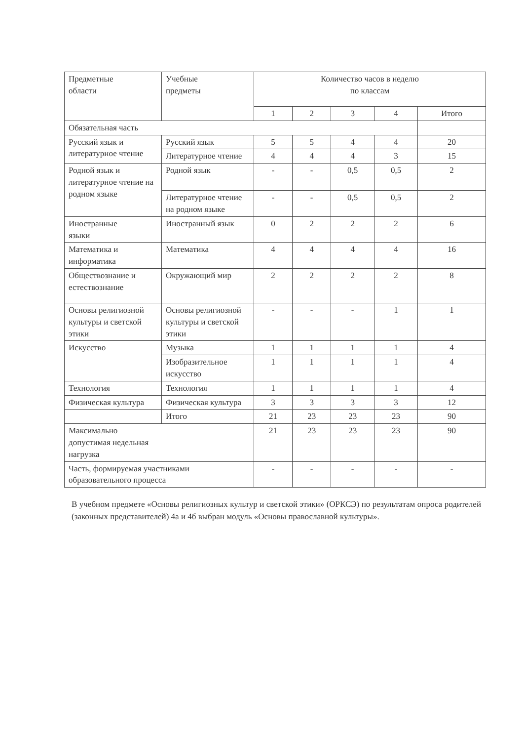| Предметные области | Учебные предметы | Количество часов в неделю по классам | | | | |
| --- | --- | --- | --- | --- | --- | --- |
| | | 1 | 2 | 3 | 4 | Итого |
| Обязательная часть | | | | | | |
| Русский язык и литературное чтение | Русский язык | 5 | 5 | 4 | 4 | 20 |
| | Литературное чтение | 4 | 4 | 4 | 3 | 15 |
| Родной язык и литературное чтение на родном языке | Родной язык | - | - | 0,5 | 0,5 | 2 |
| | Литературное чтение на родном языке | - | - | 0,5 | 0,5 | 2 |
| Иностранные языки | Иностранный язык | 0 | 2 | 2 | 2 | 6 |
| Математика и информатика | Математика | 4 | 4 | 4 | 4 | 16 |
| Обществознание и естествознание | Окружающий мир | 2 | 2 | 2 | 2 | 8 |
| Основы религиозной культуры и светской этики | Основы религиозной культуры и светской этики | - | - | - | 1 | 1 |
| Искусство | Музыка | 1 | 1 | 1 | 1 | 4 |
| | Изобразительное искусство | 1 | 1 | 1 | 1 | 4 |
| Технология | Технология | 1 | 1 | 1 | 1 | 4 |
| Физическая культура | Физическая культура | 3 | 3 | 3 | 3 | 12 |
| | Итого | 21 | 23 | 23 | 23 | 90 |
| Максимально допустимая недельная нагрузка | | 21 | 23 | 23 | 23 | 90 |
| Часть, формируемая участниками образовательного процесса | | - | - | - | - | - |
В учебном предмете «Основы религиозных культур и светской этики» (ОРКСЭ) по результатам опроса родителей (законных представителей) 4а и 4б выбран модуль «Основы православной культуры».